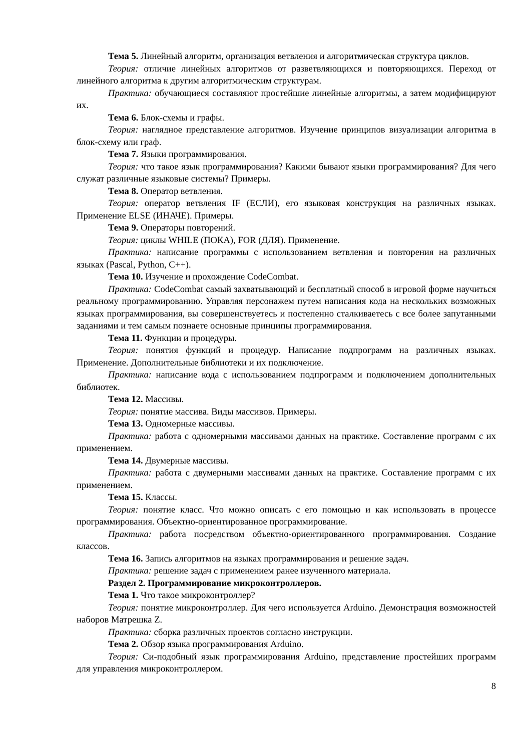Тема 5. Линейный алгоритм, организация ветвления и алгоритмическая структура циклов.
Теория: отличие линейных алгоритмов от разветвляющихся и повторяющихся. Переход от линейного алгоритма к другим алгоритмическим структурам.
Практика: обучающиеся составляют простейшие линейные алгоритмы, а затем модифицируют их.
Тема 6. Блок-схемы и графы.
Теория: наглядное представление алгоритмов. Изучение принципов визуализации алгоритма в блок-схему или граф.
Тема 7. Языки программирования.
Теория: что такое язык программирования? Какими бывают языки программирования? Для чего служат различные языковые системы? Примеры.
Тема 8. Оператор ветвления.
Теория: оператор ветвления IF (ЕСЛИ), его языковая конструкция на различных языках. Применение ELSE (ИНАЧЕ). Примеры.
Тема 9. Операторы повторений.
Теория: циклы WHILE (ПОКА), FOR (ДЛЯ). Применение.
Практика: написание программы с использованием ветвления и повторения на различных языках (Pascal, Python, C++).
Тема 10. Изучение и прохождение CodeCombat.
Практика: CodeCombat самый захватывающий и бесплатный способ в игровой форме научиться реальному программированию. Управляя персонажем путем написания кода на нескольких возможных языках программирования, вы совершенствуетесь и постепенно сталкиваетесь с все более запутанными заданиями и тем самым познаете основные принципы программирования.
Тема 11. Функции и процедуры.
Теория: понятия функций и процедур. Написание подпрограмм на различных языках. Применение. Дополнительные библиотеки и их подключение.
Практика: написание кода с использованием подпрограмм и подключением дополнительных библиотек.
Тема 12. Массивы.
Теория: понятие массива. Виды массивов. Примеры.
Тема 13. Одномерные массивы.
Практика: работа с одномерными массивами данных на практике. Составление программ с их применением.
Тема 14. Двумерные массивы.
Практика: работа с двумерными массивами данных на практике. Составление программ с их применением.
Тема 15. Классы.
Теория: понятие класс. Что можно описать с его помощью и как использовать в процессе программирования. Объектно-ориентированное программирование.
Практика: работа посредством объектно-ориентированного программирования. Создание классов.
Тема 16. Запись алгоритмов на языках программирования и решение задач.
Практика: решение задач с применением ранее изученного материала.
Раздел 2. Программирование микроконтроллеров.
Тема 1. Что такое микроконтроллер?
Теория: понятие микроконтроллер. Для чего используется Arduino. Демонстрация возможностей наборов Матрешка Z.
Практика: сборка различных проектов согласно инструкции.
Тема 2. Обзор языка программирования Arduino.
Теория: Си-подобный язык программирования Arduino, представление простейших программ для управления микроконтроллером.
8